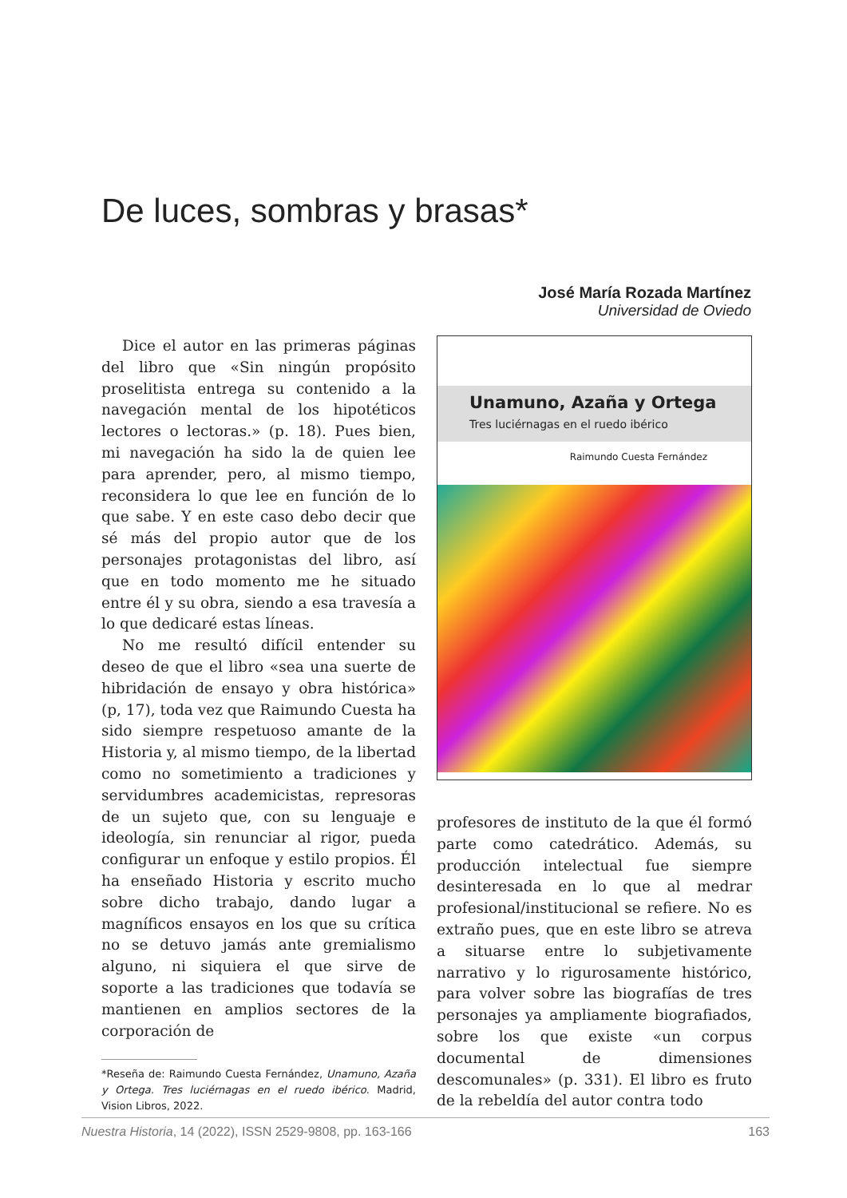De luces, sombras y brasas*
José María Rozada Martínez
Universidad de Oviedo
Dice el autor en las primeras páginas del libro que «Sin ningún propósito proselitista entrega su contenido a la navegación mental de los hipotéticos lectores o lectoras.» (p. 18). Pues bien, mi navegación ha sido la de quien lee para aprender, pero, al mismo tiempo, reconsidera lo que lee en función de lo que sabe. Y en este caso debo decir que sé más del propio autor que de los personajes protagonistas del libro, así que en todo momento me he situado entre él y su obra, siendo a esa travesía a lo que dedicaré estas líneas.
No me resultó difícil entender su deseo de que el libro «sea una suerte de hibridación de ensayo y obra histórica» (p, 17), toda vez que Raimundo Cuesta ha sido siempre respetuoso amante de la Historia y, al mismo tiempo, de la libertad como no sometimiento a tradiciones y servidumbres academicistas, represoras de un sujeto que, con su lenguaje e ideología, sin renunciar al rigor, pueda configurar un enfoque y estilo propios. Él ha enseñado Historia y escrito mucho sobre dicho trabajo, dando lugar a magníficos ensayos en los que su crítica no se detuvo jamás ante gremialismo alguno, ni siquiera el que sirve de soporte a las tradiciones que todavía se mantienen en amplios sectores de la corporación de
*Reseña de: Raimundo Cuesta Fernández, Unamuno, Azaña y Ortega. Tres luciérnagas en el ruedo ibérico. Madrid, Vision Libros, 2022.
Unamuno, Azaña y Ortega
Tres luciérnagas en el ruedo ibérico
Raimundo Cuesta Fernández
profesores de instituto de la que él formó parte como catedrático. Además, su producción intelectual fue siempre desinteresada en lo que al medrar profesional/institucional se refiere. No es extraño pues, que en este libro se atreva a situarse entre lo subjetivamente narrativo y lo rigurosamente histórico, para volver sobre las biografías de tres personajes ya ampliamente biografiados, sobre los que existe «un corpus documental de dimensiones descomunales» (p. 331). El libro es fruto de la rebeldía del autor contra todo
Nuestra Historia, 14 (2022), ISSN 2529-9808, pp. 163-166 163